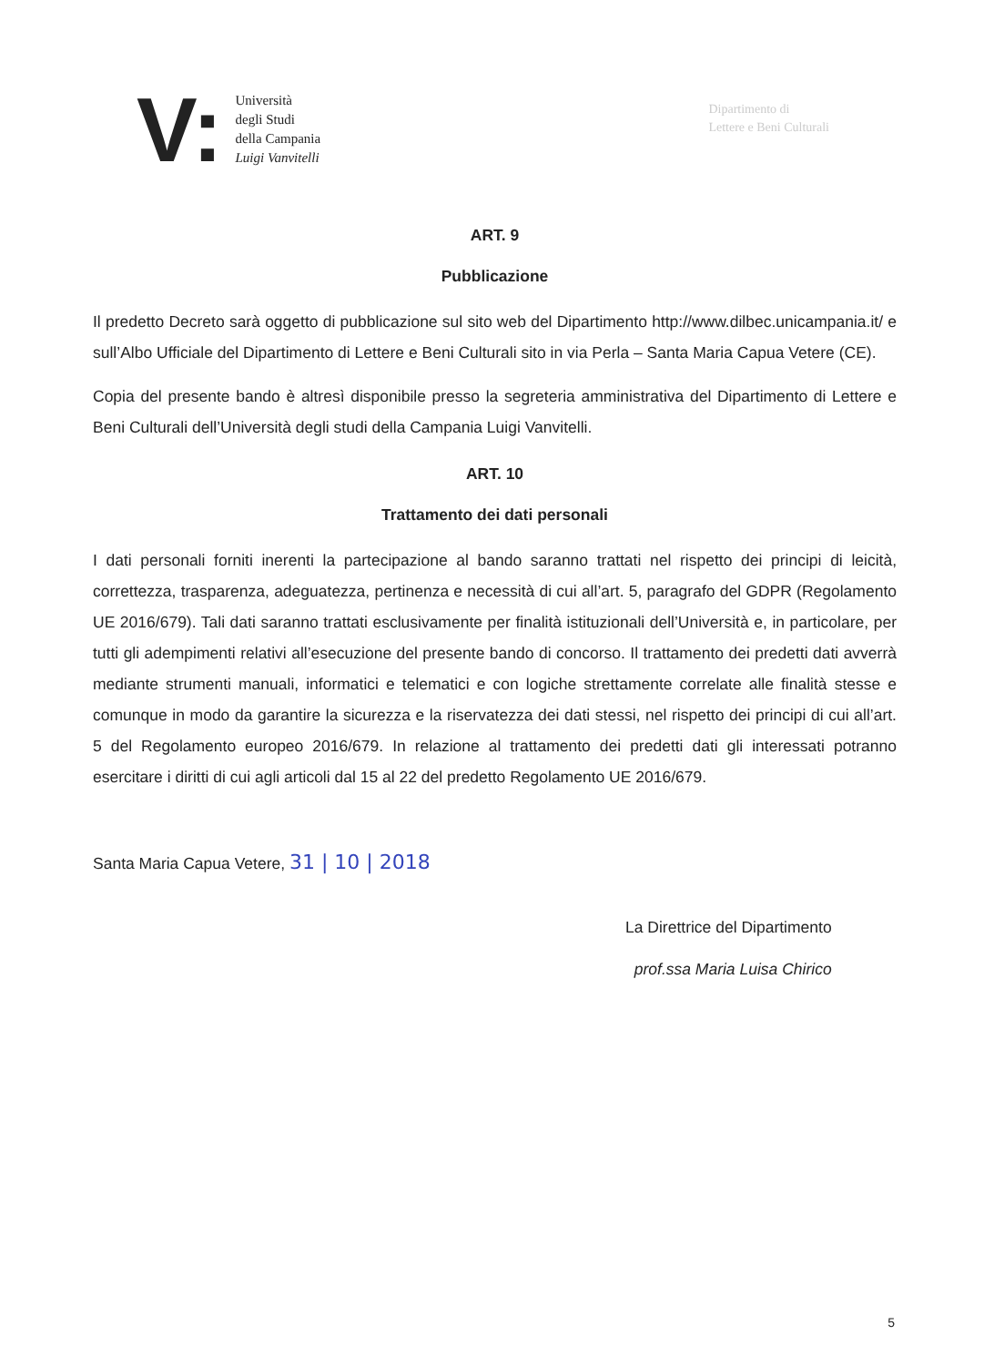V:
Università
degli Studi
della Campania
Luigi Vanvitelli
Dipartimento di
Lettere e Beni Culturali
ART. 9
Pubblicazione
Il predetto Decreto sarà oggetto di pubblicazione sul sito web del Dipartimento http://www.dilbec.unicampania.it/ e sull’Albo Ufficiale del Dipartimento di Lettere e Beni Culturali sito in via Perla – Santa Maria Capua Vetere (CE).
Copia del presente bando è altresì disponibile presso la segreteria amministrativa del Dipartimento di Lettere e Beni Culturali dell’Università degli studi della Campania Luigi Vanvitelli.
ART. 10
Trattamento dei dati personali
I dati personali forniti inerenti la partecipazione al bando saranno trattati nel rispetto dei principi di leicità, correttezza, trasparenza, adeguatezza, pertinenza e necessità di cui all’art. 5, paragrafo del GDPR (Regolamento UE 2016/679). Tali dati saranno trattati esclusivamente per finalità istituzionali dell’Università e, in particolare, per tutti gli adempimenti relativi all’esecuzione del presente bando di concorso. Il trattamento dei predetti dati avverrà mediante strumenti manuali, informatici e telematici e con logiche strettamente correlate alle finalità stesse e comunque in modo da garantire la sicurezza e la riservatezza dei dati stessi, nel rispetto dei principi di cui all’art. 5 del Regolamento europeo 2016/679. In relazione al trattamento dei predetti dati gli interessati potranno esercitare i diritti di cui agli articoli dal 15 al 22 del predetto Regolamento UE 2016/679.
Santa Maria Capua Vetere, 31 | 10 | 2018
La Direttrice del Dipartimento
prof.ssa Maria Luisa Chirico
5